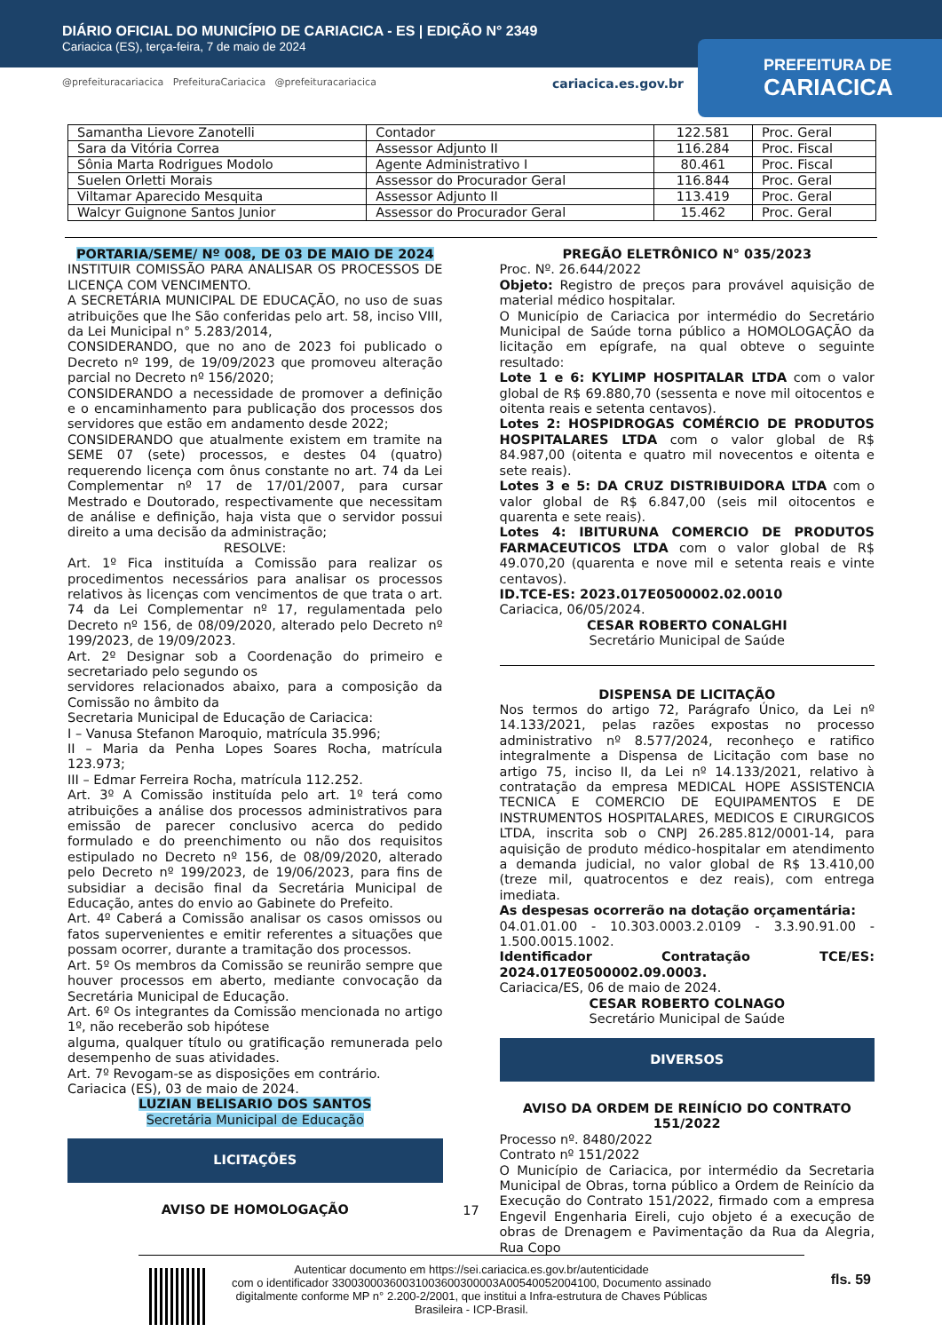DIÁRIO OFICIAL DO MUNICÍPIO DE CARIACICA - ES | EDIÇÃO N° 2349
Cariacica (ES), terça-feira, 7 de maio de 2024
PREFEITURA DE
CARIACICA
@prefeituracariacica PrefeituraCariacica @prefeituracariacica cariacica.es.gov.br
| Samantha Lievore Zanotelli | Contador | 122.581 | Proc. Geral |
| Sara da Vitória Correa | Assessor Adjunto II | 116.284 | Proc. Fiscal |
| Sônia Marta Rodrigues Modolo | Agente Administrativo I | 80.461 | Proc. Fiscal |
| Suelen Orletti Morais | Assessor do Procurador Geral | 116.844 | Proc. Geral |
| Viltamar Aparecido Mesquita | Assessor Adjunto II | 113.419 | Proc. Geral |
| Walcyr Guignone Santos Junior | Assessor do Procurador Geral | 15.462 | Proc. Geral |
PORTARIA/SEME/ Nº 008, DE 03 DE MAIO DE 2024
INSTITUIR COMISSÃO PARA ANALISAR OS PROCESSOS DE LICENÇA COM VENCIMENTO.
A SECRETÁRIA MUNICIPAL DE EDUCAÇÃO, no uso de suas atribuições que lhe São conferidas pelo art. 58, inciso VIII, da Lei Municipal n° 5.283/2014,
CONSIDERANDO, que no ano de 2023 foi publicado o Decreto nº 199, de 19/09/2023 que promoveu alteração parcial no Decreto nº 156/2020;
CONSIDERANDO a necessidade de promover a definição e o encaminhamento para publicação dos processos dos servidores que estão em andamento desde 2022;
CONSIDERANDO que atualmente existem em tramite na SEME 07 (sete) processos, e destes 04 (quatro) requerendo licença com ônus constante no art. 74 da Lei Complementar nº 17 de 17/01/2007, para cursar Mestrado e Doutorado, respectivamente que necessitam de análise e definição, haja vista que o servidor possui direito a uma decisão da administração;
RESOLVE:
Art. 1º Fica instituída a Comissão para realizar os procedimentos necessários para analisar os processos relativos às licenças com vencimentos de que trata o art. 74 da Lei Complementar nº 17, regulamentada pelo Decreto nº 156, de 08/09/2020, alterado pelo Decreto nº 199/2023, de 19/09/2023.
Art. 2º Designar sob a Coordenação do primeiro e secretariado pelo segundo os
servidores relacionados abaixo, para a composição da Comissão no âmbito da
Secretaria Municipal de Educação de Cariacica:
I – Vanusa Stefanon Maroquio, matrícula 35.996;
II – Maria da Penha Lopes Soares Rocha, matrícula 123.973;
III – Edmar Ferreira Rocha, matrícula 112.252.
Art. 3º A Comissão instituída pelo art. 1º terá como atribuições a análise dos processos administrativos para emissão de parecer conclusivo acerca do pedido formulado e do preenchimento ou não dos requisitos estipulado no Decreto nº 156, de 08/09/2020, alterado pelo Decreto nº 199/2023, de 19/06/2023, para fins de subsidiar a decisão final da Secretária Municipal de Educação, antes do envio ao Gabinete do Prefeito.
Art. 4º Caberá a Comissão analisar os casos omissos ou fatos supervenientes e emitir referentes a situações que possam ocorrer, durante a tramitação dos processos.
Art. 5º Os membros da Comissão se reunirão sempre que houver processos em aberto, mediante convocação da Secretária Municipal de Educação.
Art. 6º Os integrantes da Comissão mencionada no artigo 1º, não receberão sob hipótese
alguma, qualquer título ou gratificação remunerada pelo desempenho de suas atividades.
Art. 7º Revogam-se as disposições em contrário.
Cariacica (ES), 03 de maio de 2024.
LUZIAN BELISARIO DOS SANTOS
Secretária Municipal de Educação
LICITAÇÕES
AVISO DE HOMOLOGAÇÃO
PREGÃO ELETRÔNICO N° 035/2023
Proc. Nº. 26.644/2022
Objeto: Registro de preços para provável aquisição de material médico hospitalar.
O Município de Cariacica por intermédio do Secretário Municipal de Saúde torna público a HOMOLOGAÇÃO da licitação em epígrafe, na qual obteve o seguinte resultado:
Lote 1 e 6: KYLIMP HOSPITALAR LTDA com o valor global de R$ 69.880,70 (sessenta e nove mil oitocentos e oitenta reais e setenta centavos).
Lotes 2: HOSPIDROGAS COMÉRCIO DE PRODUTOS HOSPITALARES LTDA com o valor global de R$ 84.987,00 (oitenta e quatro mil novecentos e oitenta e sete reais).
Lotes 3 e 5: DA CRUZ DISTRIBUIDORA LTDA com o valor global de R$ 6.847,00 (seis mil oitocentos e quarenta e sete reais).
Lotes 4: IBITURUNA COMERCIO DE PRODUTOS FARMACEUTICOS LTDA com o valor global de R$ 49.070,20 (quarenta e nove mil e setenta reais e vinte centavos).
ID.TCE-ES: 2023.017E0500002.02.0010
Cariacica, 06/05/2024.
CESAR ROBERTO CONALGHI
Secretário Municipal de Saúde
DISPENSA DE LICITAÇÃO
Nos termos do artigo 72, Parágrafo Único, da Lei nº 14.133/2021, pelas razões expostas no processo administrativo nº 8.577/2024, reconheço e ratifico integralmente a Dispensa de Licitação com base no artigo 75, inciso II, da Lei nº 14.133/2021, relativo à contratação da empresa MEDICAL HOPE ASSISTENCIA TECNICA E COMERCIO DE EQUIPAMENTOS E DE INSTRUMENTOS HOSPITALARES, MEDICOS E CIRURGICOS LTDA, inscrita sob o CNPJ 26.285.812/0001-14, para aquisição de produto médico-hospitalar em atendimento a demanda judicial, no valor global de R$ 13.410,00 (treze mil, quatrocentos e dez reais), com entrega imediata.
As despesas ocorrerão na dotação orçamentária:
04.01.01.00 - 10.303.0003.2.0109 - 3.3.90.91.00 - 1.500.0015.1002.
Identificador Contratação TCE/ES: 2024.017E0500002.09.0003.
Cariacica/ES, 06 de maio de 2024.
CESAR ROBERTO COLNAGO
Secretário Municipal de Saúde
DIVERSOS
AVISO DA ORDEM DE REINÍCIO DO CONTRATO 151/2022
Processo nº. 8480/2022
Contrato nº 151/2022
O Município de Cariacica, por intermédio da Secretaria Municipal de Obras, torna público a Ordem de Reinício da Execução do Contrato 151/2022, firmado com a empresa Engevil Engenharia Eireli, cujo objeto é a execução de obras de Drenagem e Pavimentação da Rua da Alegria, Rua Copo
17
Autenticar documento em https://sei.cariacica.es.gov.br/autenticidade
com o identificador 33003000360031003600300003A00540052004100, Documento assinado
digitalmente conforme MP n° 2.200-2/2001, que institui a Infra-estrutura de Chaves Públicas
Brasileira - ICP-Brasil.
fls. 59